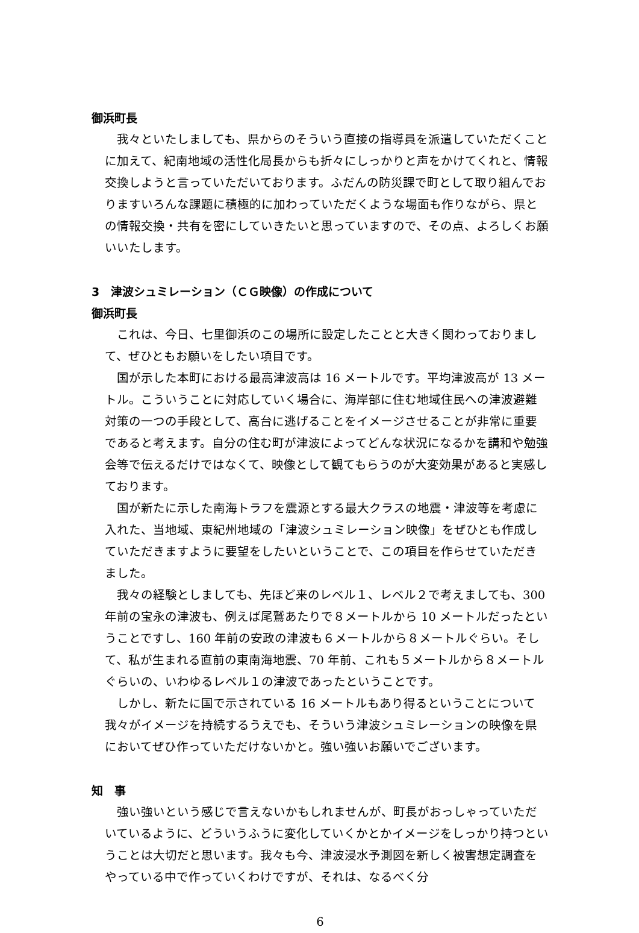御浜町長
我々といたしましても、県からのそういう直接の指導員を派遣していただくことに加えて、紀南地域の活性化局長からも折々にしっかりと声をかけてくれと、情報交換しようと言っていただいております。ふだんの防災課で町として取り組んでおりますいろんな課題に積極的に加わっていただくような場面も作りながら、県との情報交換・共有を密にしていきたいと思っていますので、その点、よろしくお願いいたします。
3　津波シュミレーション（ＣＧ映像）の作成について
御浜町長
これは、今日、七里御浜のこの場所に設定したことと大きく関わっておりまして、ぜひともお願いをしたい項目です。
国が示した本町における最高津波高は 16 メートルです。平均津波高が 13 メートル。こういうことに対応していく場合に、海岸部に住む地域住民への津波避難対策の一つの手段として、高台に逃げることをイメージさせることが非常に重要であると考えます。自分の住む町が津波によってどんな状況になるかを講和や勉強会等で伝えるだけではなくて、映像として観てもらうのが大変効果があると実感しております。
国が新たに示した南海トラフを震源とする最大クラスの地震・津波等を考慮に入れた、当地域、東紀州地域の「津波シュミレーション映像」をぜひとも作成していただきますように要望をしたいということで、この項目を作らせていただきました。
我々の経験としましても、先ほど来のレベル１、レベル２で考えましても、300 年前の宝永の津波も、例えば尾鷲あたりで８メートルから 10 メートルだったということですし、160 年前の安政の津波も６メートルから８メートルぐらい。そして、私が生まれる直前の東南海地震、70 年前、これも５メートルから８メートルぐらいの、いわゆるレベル１の津波であったということです。
しかし、新たに国で示されている 16 メートルもあり得るということについて我々がイメージを持続するうえでも、そういう津波シュミレーションの映像を県においてぜひ作っていただけないかと。強い強いお願いでございます。
知　事
強い強いという感じで言えないかもしれませんが、町長がおっしゃっていただいているように、どういうふうに変化していくかとかイメージをしっかり持つということは大切だと思います。我々も今、津波浸水予測図を新しく被害想定調査をやっている中で作っていくわけですが、それは、なるべく分
6